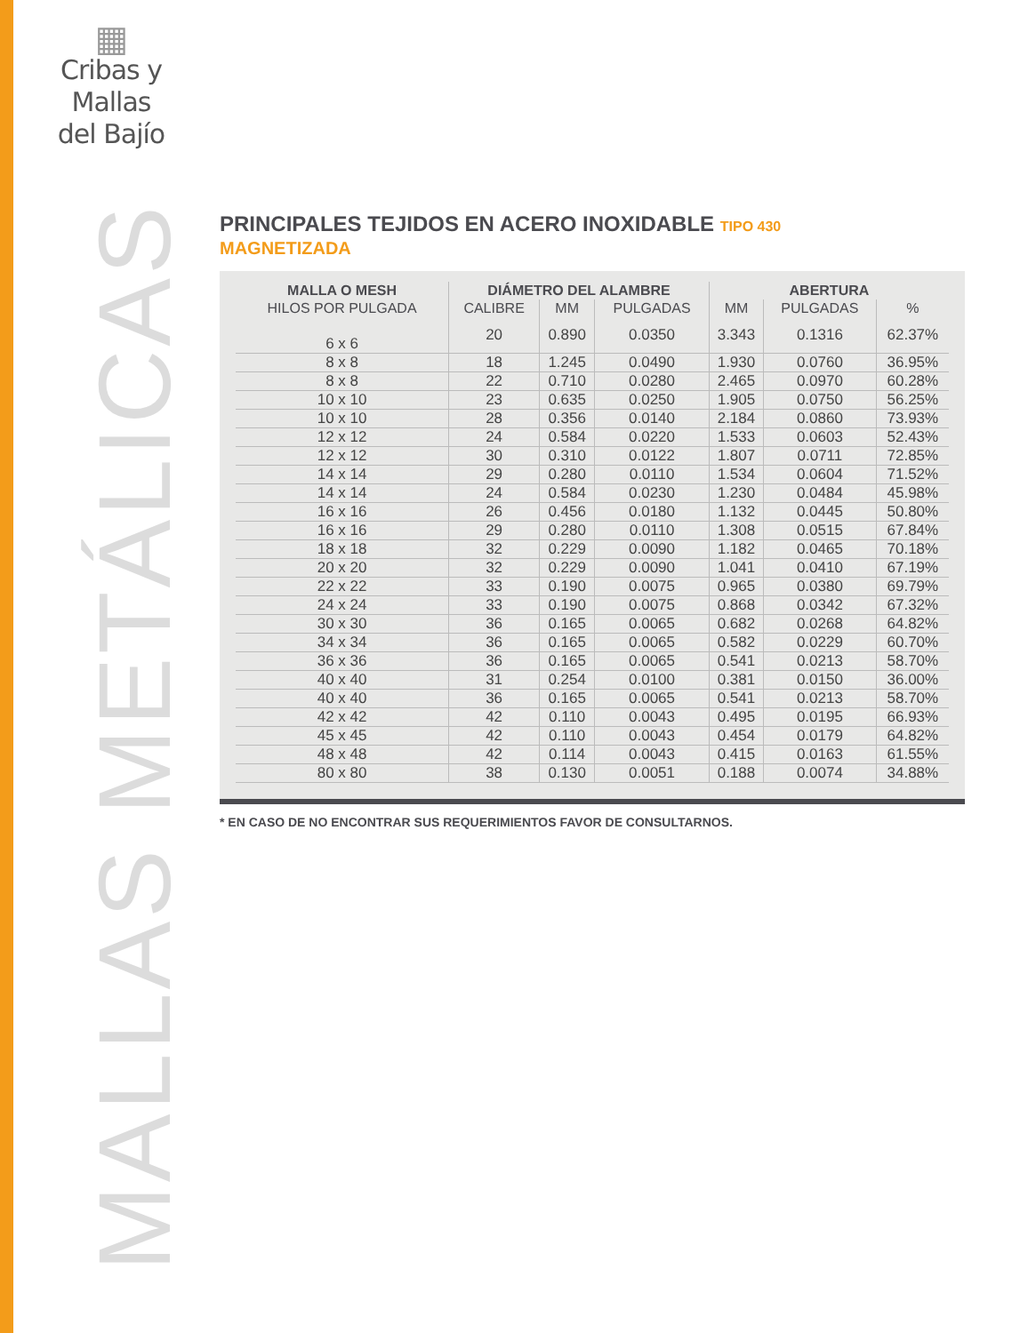▦
Cribas y Mallas
del Bajío
MALLAS METÁLICAS
PRINCIPALES TEJIDOS EN ACERO INOXIDABLE TIPO 430
MAGNETIZADA
| MALLA O MESH | DIÁMETRO DEL ALAMBRE | | | ABERTURA | | |
| --- | --- | --- | --- | --- | --- | --- |
| HILOS POR PULGADA | CALIBRE | MM | PULGADAS | MM | PULGADAS | % |
| 6 x 6 | 20 | 0.890 | 0.0350 | 3.343 | 0.1316 | 62.37% |
| 8 x 8 | 18 | 1.245 | 0.0490 | 1.930 | 0.0760 | 36.95% |
| 8 x 8 | 22 | 0.710 | 0.0280 | 2.465 | 0.0970 | 60.28% |
| 10 x 10 | 23 | 0.635 | 0.0250 | 1.905 | 0.0750 | 56.25% |
| 10 x 10 | 28 | 0.356 | 0.0140 | 2.184 | 0.0860 | 73.93% |
| 12 x 12 | 24 | 0.584 | 0.0220 | 1.533 | 0.0603 | 52.43% |
| 12 x 12 | 30 | 0.310 | 0.0122 | 1.807 | 0.0711 | 72.85% |
| 14 x 14 | 29 | 0.280 | 0.0110 | 1.534 | 0.0604 | 71.52% |
| 14 x 14 | 24 | 0.584 | 0.0230 | 1.230 | 0.0484 | 45.98% |
| 16 x 16 | 26 | 0.456 | 0.0180 | 1.132 | 0.0445 | 50.80% |
| 16 x 16 | 29 | 0.280 | 0.0110 | 1.308 | 0.0515 | 67.84% |
| 18 x 18 | 32 | 0.229 | 0.0090 | 1.182 | 0.0465 | 70.18% |
| 20 x 20 | 32 | 0.229 | 0.0090 | 1.041 | 0.0410 | 67.19% |
| 22 x 22 | 33 | 0.190 | 0.0075 | 0.965 | 0.0380 | 69.79% |
| 24 x 24 | 33 | 0.190 | 0.0075 | 0.868 | 0.0342 | 67.32% |
| 30 x 30 | 36 | 0.165 | 0.0065 | 0.682 | 0.0268 | 64.82% |
| 34 x 34 | 36 | 0.165 | 0.0065 | 0.582 | 0.0229 | 60.70% |
| 36 x 36 | 36 | 0.165 | 0.0065 | 0.541 | 0.0213 | 58.70% |
| 40 x 40 | 31 | 0.254 | 0.0100 | 0.381 | 0.0150 | 36.00% |
| 40 x 40 | 36 | 0.165 | 0.0065 | 0.541 | 0.0213 | 58.70% |
| 42 x 42 | 42 | 0.110 | 0.0043 | 0.495 | 0.0195 | 66.93% |
| 45 x 45 | 42 | 0.110 | 0.0043 | 0.454 | 0.0179 | 64.82% |
| 48 x 48 | 42 | 0.114 | 0.0043 | 0.415 | 0.0163 | 61.55% |
| 80 x 80 | 38 | 0.130 | 0.0051 | 0.188 | 0.0074 | 34.88% |
* EN CASO DE NO ENCONTRAR SUS REQUERIMIENTOS FAVOR DE CONSULTARNOS.